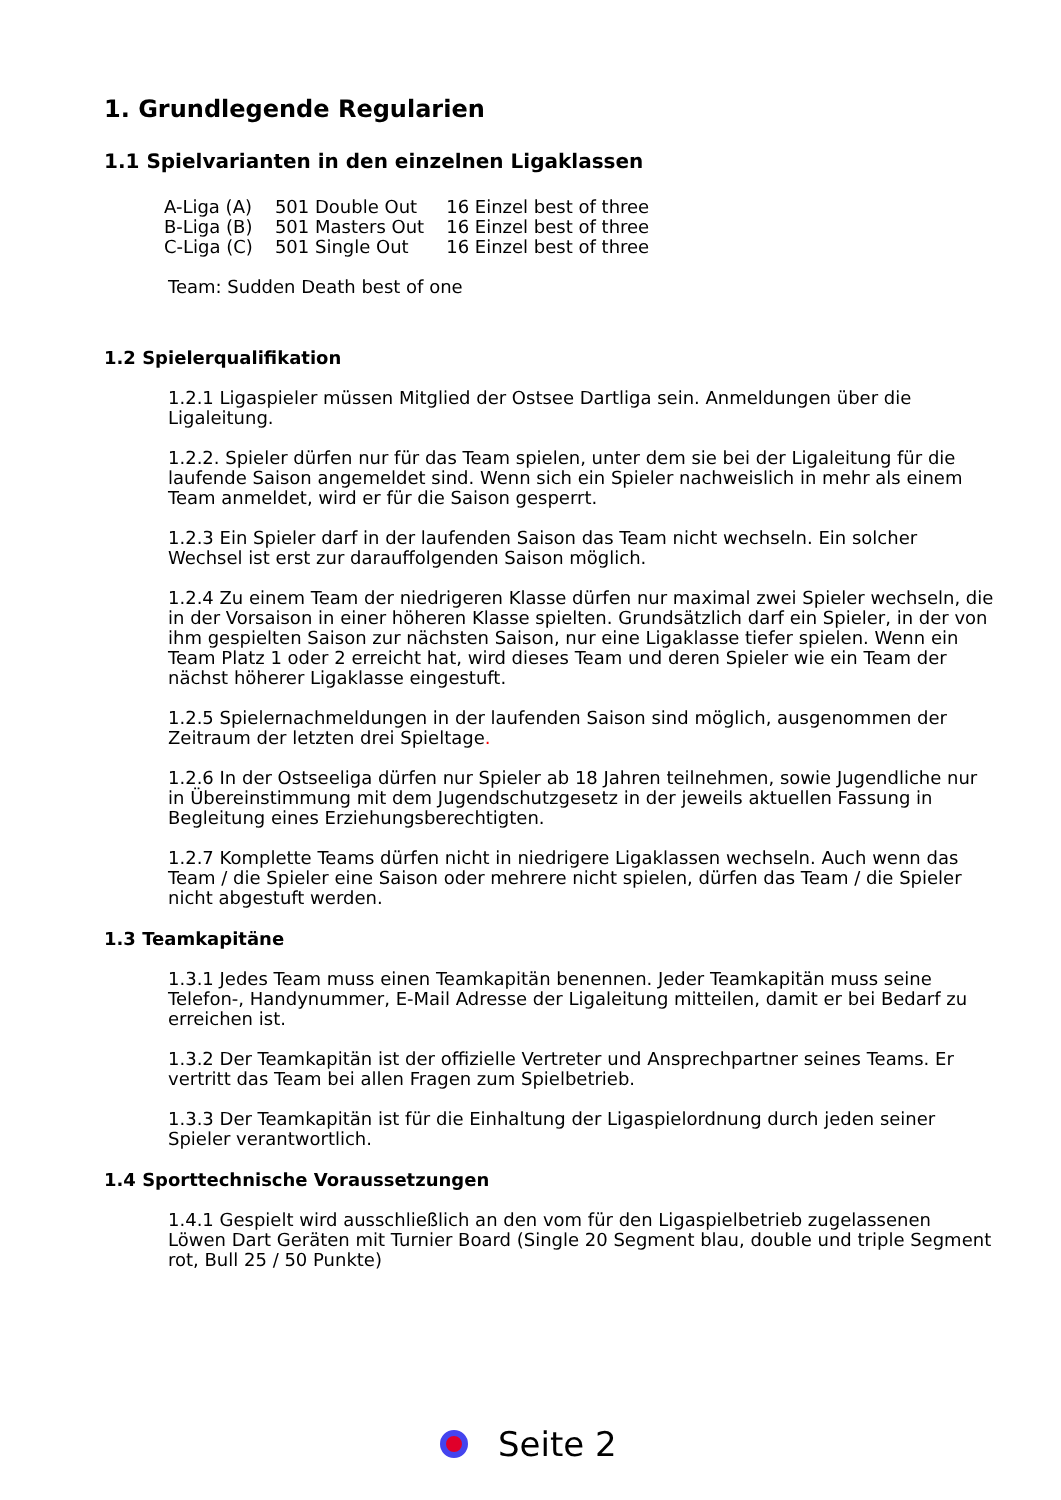1. Grundlegende Regularien
1.1 Spielvarianten in den einzelnen Ligaklassen
| A-Liga (A) | 501 Double Out | 16 Einzel best of three |
| B-Liga (B) | 501 Masters Out | 16 Einzel best of three |
| C-Liga (C) | 501 Single Out | 16 Einzel best of three |
Team: Sudden Death best of one
1.2 Spielerqualifikation
1.2.1 Ligaspieler müssen Mitglied der Ostsee Dartliga sein. Anmeldungen über die Ligaleitung.
1.2.2. Spieler dürfen nur für das Team spielen, unter dem sie bei der Ligaleitung für die laufende Saison angemeldet sind. Wenn sich ein Spieler nachweislich in mehr als einem Team anmeldet, wird er für die Saison gesperrt.
1.2.3 Ein Spieler darf in der laufenden Saison das Team nicht wechseln. Ein solcher Wechsel ist erst zur darauffolgenden Saison möglich.
1.2.4 Zu einem Team der niedrigeren Klasse dürfen nur maximal zwei Spieler wechseln, die in der Vorsaison in einer höheren Klasse spielten. Grundsätzlich darf ein Spieler, in der von ihm gespielten Saison zur nächsten Saison, nur eine Ligaklasse tiefer spielen. Wenn ein Team Platz 1 oder 2 erreicht hat, wird dieses Team und deren Spieler wie ein Team der nächst höherer Ligaklasse eingestuft.
1.2.5 Spielernachmeldungen in der laufenden Saison sind möglich, ausgenommen der Zeitraum der letzten drei Spieltage.
1.2.6 In der Ostseeliga dürfen nur Spieler ab 18 Jahren teilnehmen, sowie Jugendliche nur in Übereinstimmung mit dem Jugendschutzgesetz in der jeweils aktuellen Fassung in Begleitung eines Erziehungsberechtigten.
1.2.7 Komplette Teams dürfen nicht in niedrigere Ligaklassen wechseln. Auch wenn das Team / die Spieler eine Saison oder mehrere nicht spielen, dürfen das Team / die Spieler nicht abgestuft werden.
1.3 Teamkapitäne
1.3.1 Jedes Team muss einen Teamkapitän benennen. Jeder Teamkapitän muss seine Telefon-, Handynummer, E-Mail Adresse der Ligaleitung mitteilen, damit er bei Bedarf zu erreichen ist.
1.3.2 Der Teamkapitän ist der offizielle Vertreter und Ansprechpartner seines Teams. Er vertritt das Team bei allen Fragen zum Spielbetrieb.
1.3.3 Der Teamkapitän ist für die Einhaltung der Ligaspielordnung durch jeden seiner Spieler verantwortlich.
1.4 Sporttechnische Voraussetzungen
1.4.1 Gespielt wird ausschließlich an den vom für den Ligaspielbetrieb zugelassenen Löwen Dart Geräten mit Turnier Board (Single 20 Segment blau, double und triple Segment rot, Bull 25 / 50 Punkte)
Seite 2